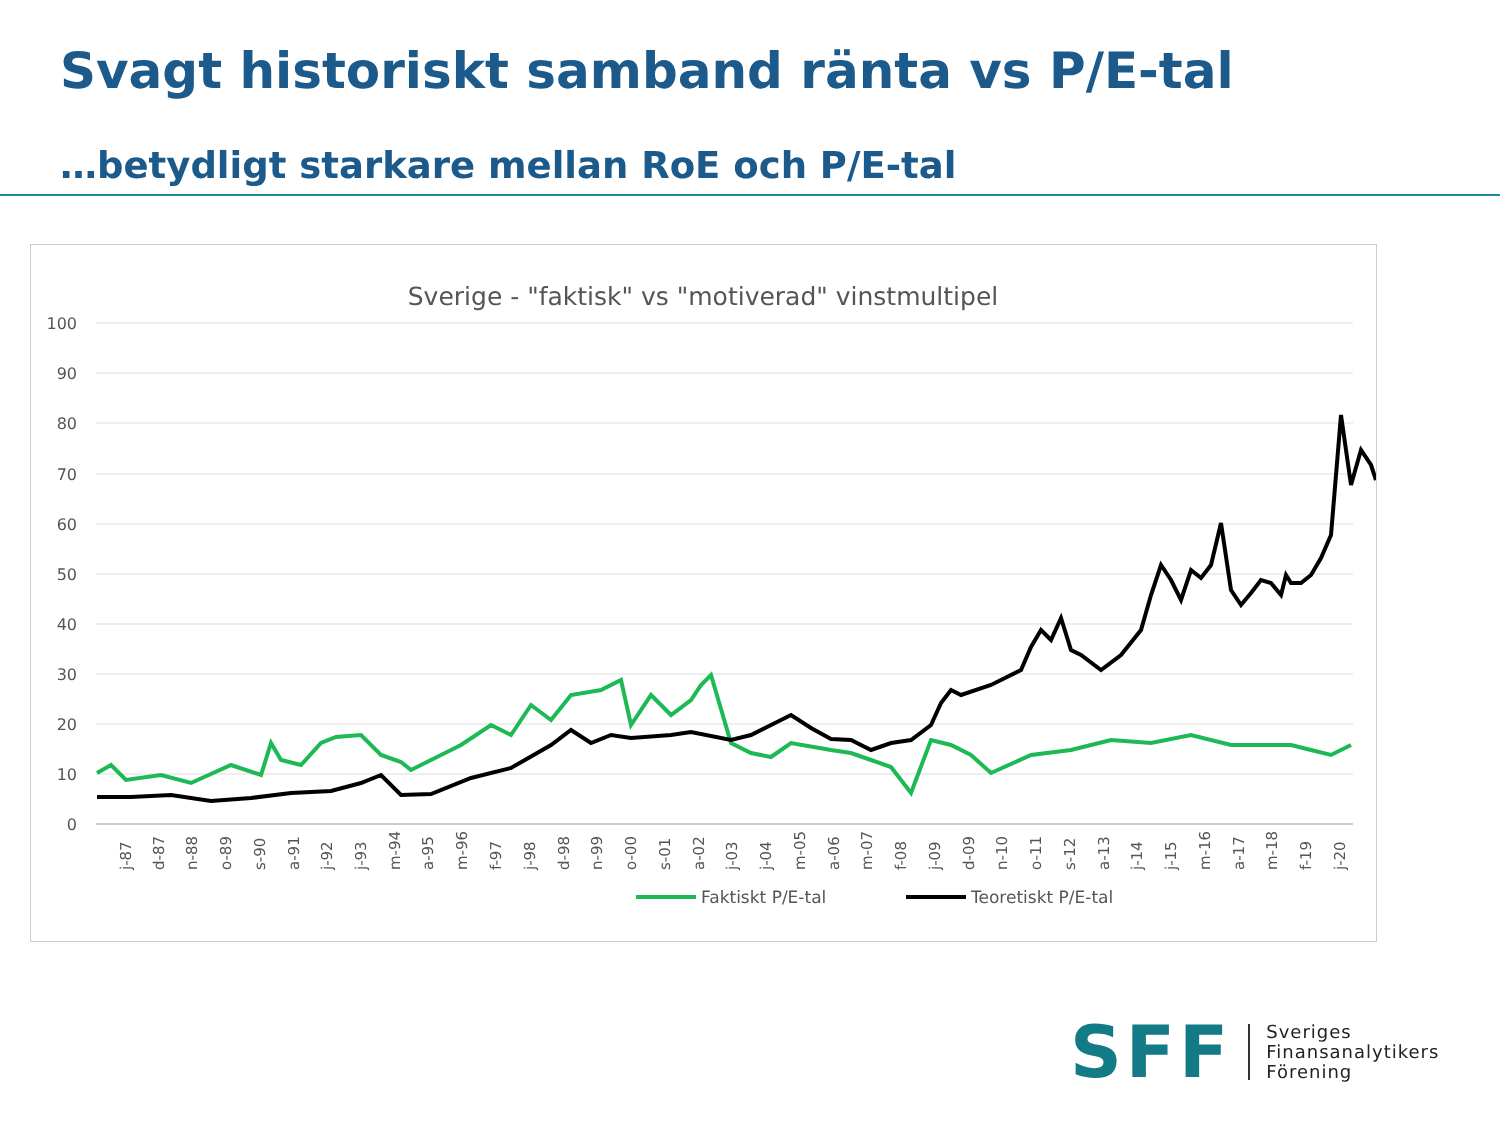Svagt historiskt samband ränta vs P/E-tal
…betydligt starkare mellan RoE och P/E-tal
Sverige - "faktisk" vs "motiverad" vinstmultipel
100
90
80
70
60
50
40
30
20
10
0
j-87
d-87
n-88
o-89
s-90
a-91
j-92
j-93
m-94
a-95
m-96
f-97
j-98
d-98
n-99
o-00
s-01
a-02
j-03
j-04
m-05
a-06
m-07
f-08
j-09
d-09
n-10
o-11
s-12
a-13
j-14
j-15
m-16
a-17
m-18
f-19
j-20
Faktiskt P/E-tal
Teoretiskt P/E-tal
SFF
Sveriges
Finansanalytikers
Förening